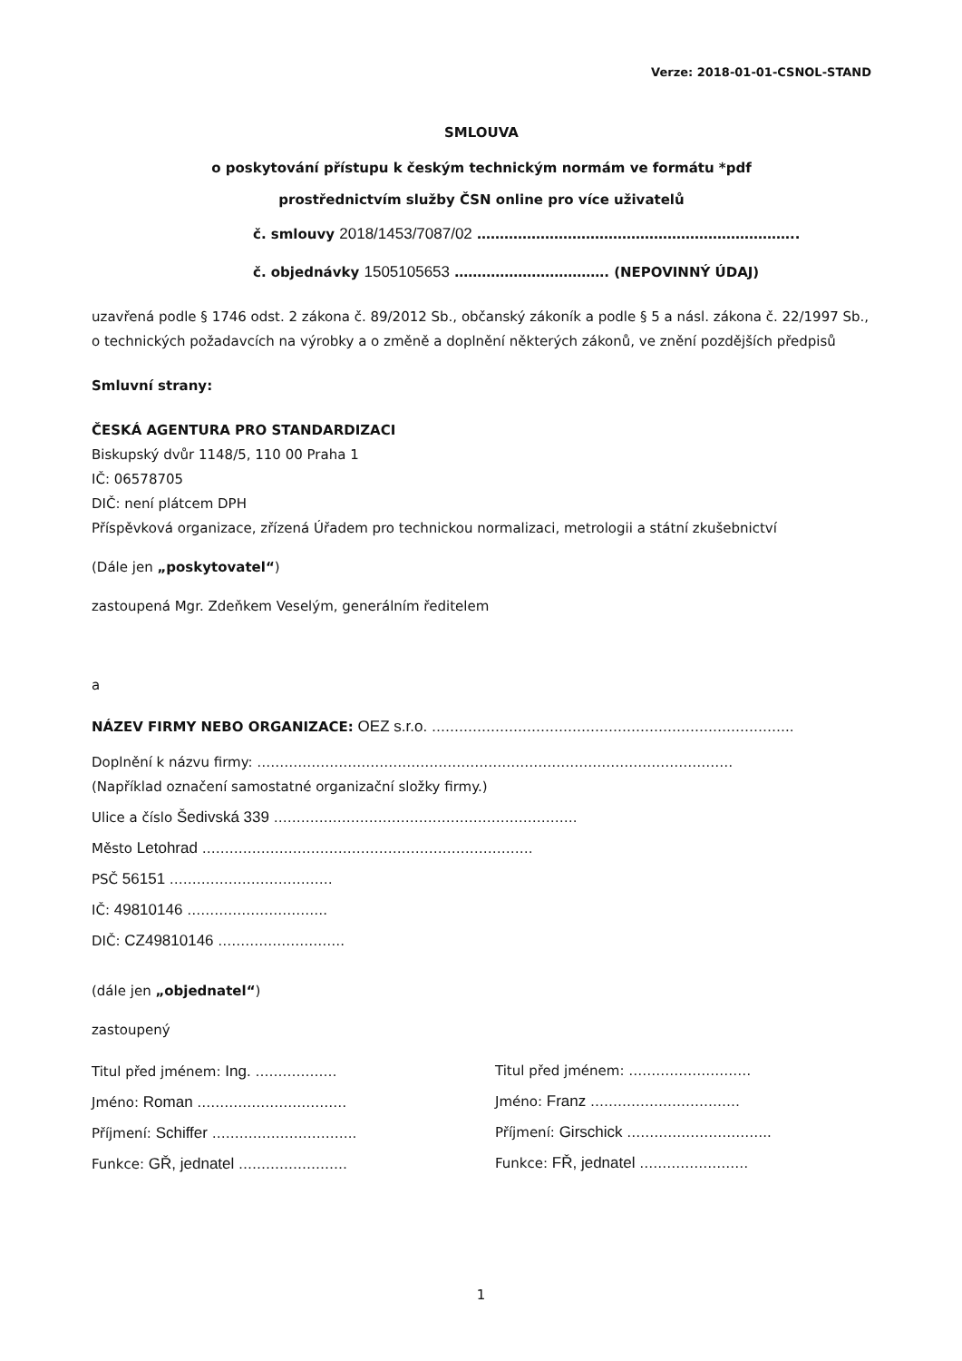Verze: 2018-01-01-CSNOL-STAND
SMLOUVA
o poskytování přístupu k českým technickým normám ve formátu *pdf
prostřednictvím služby ČSN online pro více uživatelů
č. smlouvy 2018/1453/7087/02 ……………………………………………………………..
č. objednávky 1505105653 ……………………………. (NEPOVINNÝ ÚDAJ)
uzavřená podle § 1746 odst. 2 zákona č. 89/2012 Sb., občanský zákoník a podle § 5 a násl. zákona č. 22/1997 Sb., o technických požadavcích na výrobky a o změně a doplnění některých zákonů, ve znění pozdějších předpisů
Smluvní strany:
ČESKÁ AGENTURA PRO STANDARDIZACI
Biskupský dvůr 1148/5, 110 00 Praha 1
IČ: 06578705
DIČ: není plátcem DPH
Příspěvková organizace, zřízená Úřadem pro technickou normalizaci, metrologii a státní zkušebnictví
(Dále jen „poskytovatel“)
zastoupená Mgr. Zdeňkem Veselým, generálním ředitelem
a
NÁZEV FIRMY NEBO ORGANIZACE: OEZ s.r.o. ……………………………………………………………………..
Doplnění k názvu firmy: ……………………………………………………………………………………………
(Například označení samostatné organizační složky firmy.)
Ulice a číslo Šedivská 339 ………………………………………………………….
Město Letohrad ……………………………………………………………….
PSČ 56151 ………………………………
IČ: 49810146 ………………………….
DIČ: CZ49810146 ……………………….
(dále jen „objednatel“)
zastoupený
Titul před jménem: Ing. ………………
Jméno: Roman ……………………………
Příjmení: Schiffer …………………………..
Funkce: GŘ, jednatel ……………………
Titul před jménem: ………………………
Jméno: Franz ……………………………
Příjmení: Girschick …………………………..
Funkce: FŘ, jednatel ……………………
1